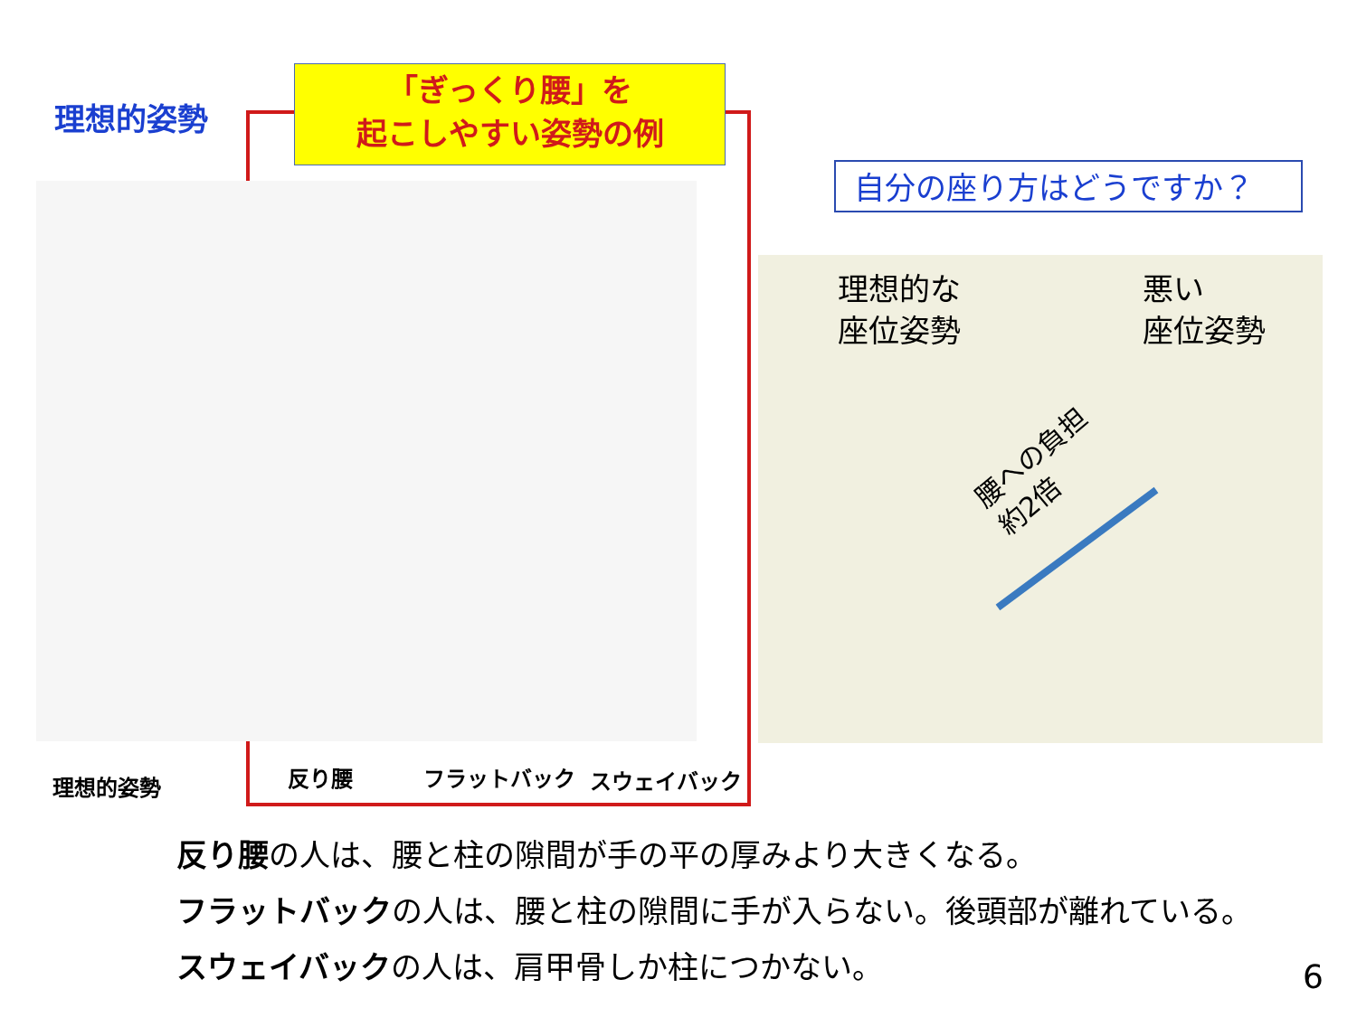理想的姿勢
「ぎっくり腰」を
起こしやすい姿勢の例
自分の座り方はどうですか？
理想的な
座位姿勢
悪い
座位姿勢
腰への負担
約2倍
理想的姿勢 反り腰 フラットバック スウェイバック
反り腰の人は、腰と柱の隙間が手の平の厚みより大きくなる。
フラットバックの人は、腰と柱の隙間に手が入らない。後頭部が離れている。
スウェイバックの人は、肩甲骨しか柱につかない。
6